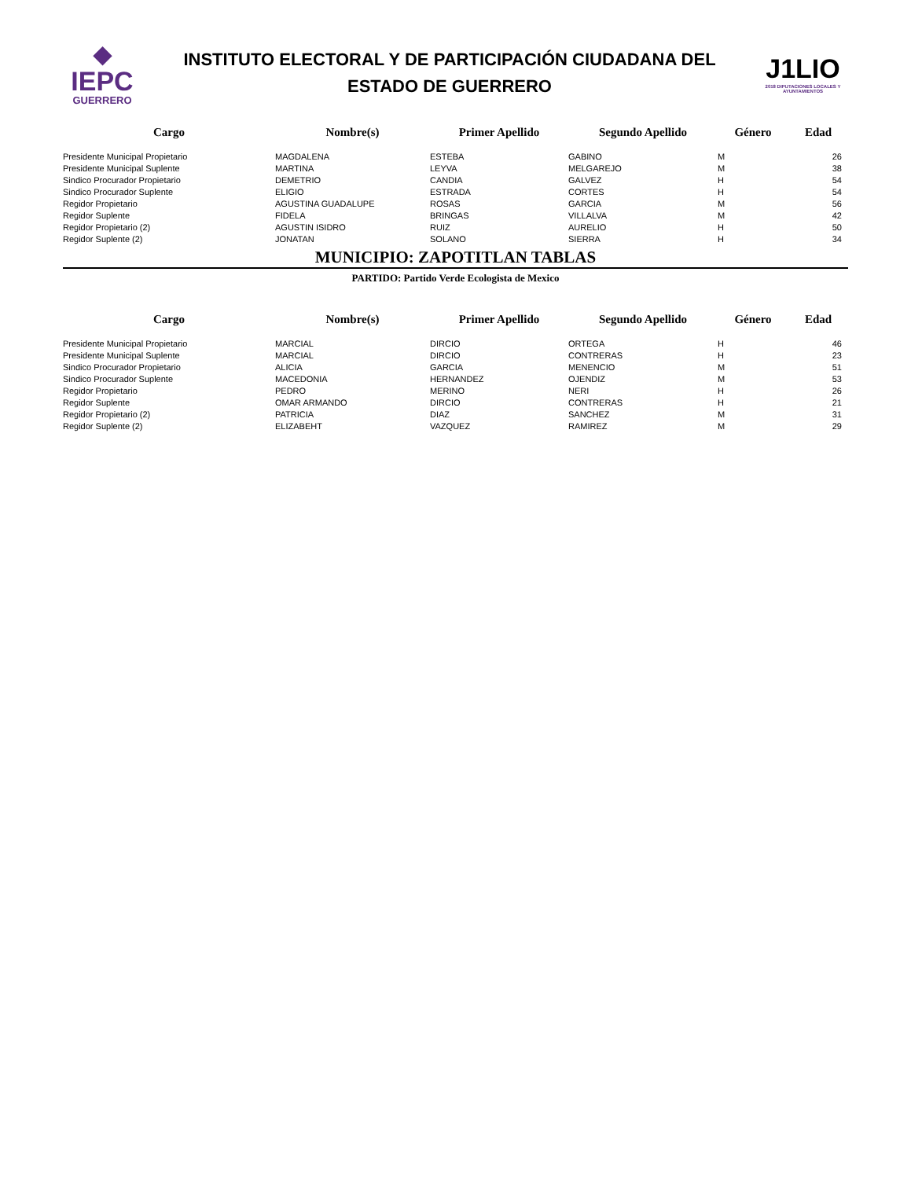◆
IEPC
GUERRERO
INSTITUTO ELECTORAL Y DE PARTICIPACIÓN CIUDADANA DEL
ESTADO DE GUERRERO
J1LIO
2018 DIPUTACIONES LOCALES Y AYUNTAMIENTOS
| Cargo | Nombre(s) | Primer Apellido | Segundo Apellido | Género | Edad |
| --- | --- | --- | --- | --- | --- |
| Presidente Municipal Propietario | MAGDALENA | ESTEBA | GABINO | M | 26 |
| Presidente Municipal Suplente | MARTINA | LEYVA | MELGAREJO | M | 38 |
| Sindico Procurador Propietario | DEMETRIO | CANDIA | GALVEZ | H | 54 |
| Sindico Procurador Suplente | ELIGIO | ESTRADA | CORTES | H | 54 |
| Regidor Propietario | AGUSTINA GUADALUPE | ROSAS | GARCIA | M | 56 |
| Regidor Suplente | FIDELA | BRINGAS | VILLALVA | M | 42 |
| Regidor Propietario (2) | AGUSTIN ISIDRO | RUIZ | AURELIO | H | 50 |
| Regidor Suplente (2) | JONATAN | SOLANO | SIERRA | H | 34 |
MUNICIPIO: ZAPOTITLAN TABLAS
PARTIDO: Partido Verde Ecologista de Mexico
| Cargo | Nombre(s) | Primer Apellido | Segundo Apellido | Género | Edad |
| --- | --- | --- | --- | --- | --- |
| Presidente Municipal Propietario | MARCIAL | DIRCIO | ORTEGA | H | 46 |
| Presidente Municipal Suplente | MARCIAL | DIRCIO | CONTRERAS | H | 23 |
| Sindico Procurador Propietario | ALICIA | GARCIA | MENENCIO | M | 51 |
| Sindico Procurador Suplente | MACEDONIA | HERNANDEZ | OJENDIZ | M | 53 |
| Regidor Propietario | PEDRO | MERINO | NERI | H | 26 |
| Regidor Suplente | OMAR ARMANDO | DIRCIO | CONTRERAS | H | 21 |
| Regidor Propietario (2) | PATRICIA | DIAZ | SANCHEZ | M | 31 |
| Regidor Suplente (2) | ELIZABEHT | VAZQUEZ | RAMIREZ | M | 29 |